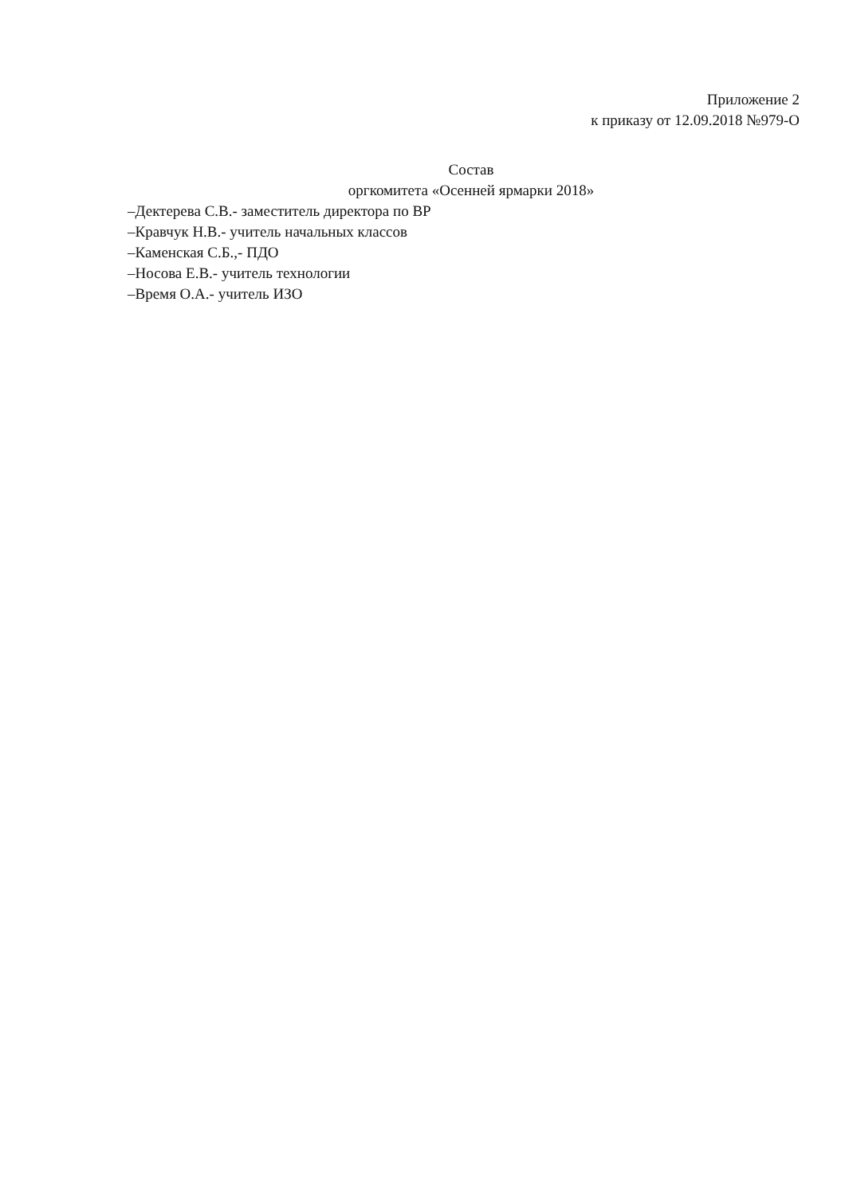Приложение 2
к приказу от 12.09.2018 №979-О
Состав
оргкомитета «Осенней ярмарки 2018»
–Дектерева С.В.- заместитель директора по ВР
–Кравчук Н.В.- учитель начальных классов
–Каменская С.Б.,- ПДО
–Носова Е.В.- учитель технологии
–Время О.А.- учитель ИЗО